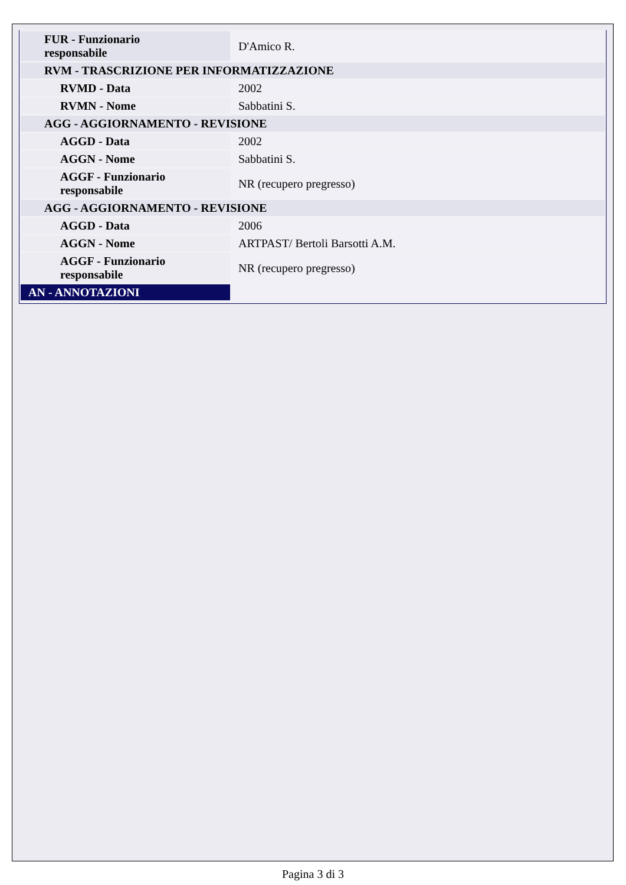| FUR - Funzionario responsabile | D'Amico R. |
| RVM - TRASCRIZIONE PER INFORMATIZZAZIONE | |
| RVMD - Data | 2002 |
| RVMN - Nome | Sabbatini S. |
| AGG - AGGIORNAMENTO - REVISIONE | |
| AGGD - Data | 2002 |
| AGGN - Nome | Sabbatini S. |
| AGGF - Funzionario responsabile | NR (recupero pregresso) |
| AGG - AGGIORNAMENTO - REVISIONE | |
| AGGD - Data | 2006 |
| AGGN - Nome | ARTPAST/ Bertoli Barsotti A.M. |
| AGGF - Funzionario responsabile | NR (recupero pregresso) |
| AN - ANNOTAZIONI | |
Pagina 3 di 3